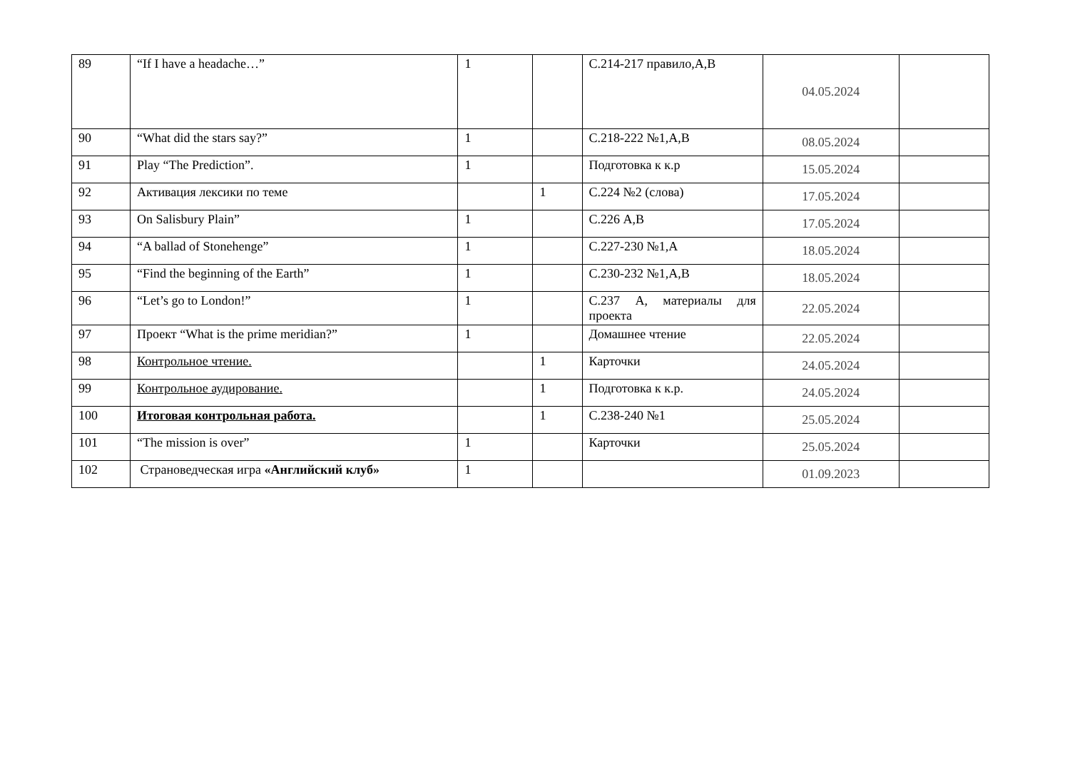| 89 | “If I have a headache…” | 1 | | С.214-217 правило,A,B | 04.05.2024 | |
| 90 | “What did the stars say?” | 1 | | С.218-222 №1,A,B | 08.05.2024 | |
| 91 | Play “The Prediction”. | 1 | | Подготовка к к.р | 15.05.2024 | |
| 92 | Активация лексики по теме | | 1 | С.224 №2 (слова) | 17.05.2024 | |
| 93 | On Salisbury Plain” | 1 | | С.226 A,B | 17.05.2024 | |
| 94 | “A ballad of Stonehenge” | 1 | | С.227-230 №1,A | 18.05.2024 | |
| 95 | “Find the beginning of the Earth” | 1 | | С.230-232 №1,A,B | 18.05.2024 | |
| 96 | “Let’s go to London!” | 1 | | С.237 A, материалы для проекта | 22.05.2024 | |
| 97 | Проект “What is the prime meridian?” | 1 | | Домашнее чтение | 22.05.2024 | |
| 98 | Контрольное чтение. | | 1 | Карточки | 24.05.2024 | |
| 99 | Контрольное аудирование. | | 1 | Подготовка к к.р. | 24.05.2024 | |
| 100 | Итоговая контрольная работа. | | 1 | С.238-240 №1 | 25.05.2024 | |
| 101 | “The mission is over” | 1 | | Карточки | 25.05.2024 | |
| 102 | Страноведческая игра «Английский клуб» | 1 | | | 01.09.2023 | |